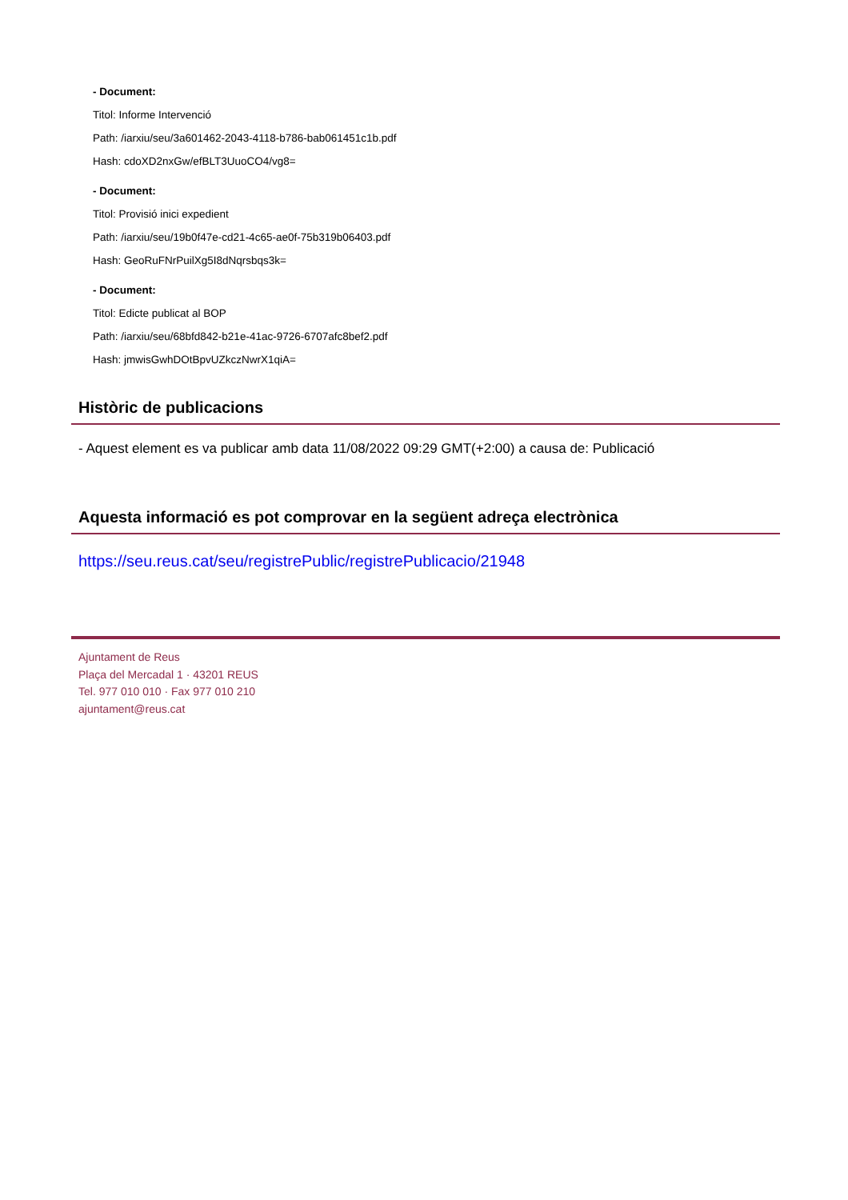- Document:
Titol: Informe Intervenció
Path: /iarxiu/seu/3a601462-2043-4118-b786-bab061451c1b.pdf
Hash: cdoXD2nxGw/efBLT3UuoCO4/vg8=
- Document:
Titol: Provisió inici expedient
Path: /iarxiu/seu/19b0f47e-cd21-4c65-ae0f-75b319b06403.pdf
Hash: GeoRuFNrPuilXg5I8dNqrsbqs3k=
- Document:
Titol: Edicte publicat al BOP
Path: /iarxiu/seu/68bfd842-b21e-41ac-9726-6707afc8bef2.pdf
Hash: jmwisGwhDOtBpvUZkczNwrX1qiA=
Històric de publicacions
- Aquest element es va publicar amb data 11/08/2022 09:29 GMT(+2:00) a causa de: Publicació
Aquesta informació es pot comprovar en la següent adreça electrònica
https://seu.reus.cat/seu/registrePublic/registrePublicacio/21948
Ajuntament de Reus
Plaça del Mercadal 1 · 43201 REUS
Tel. 977 010 010 · Fax 977 010 210
ajuntament@reus.cat